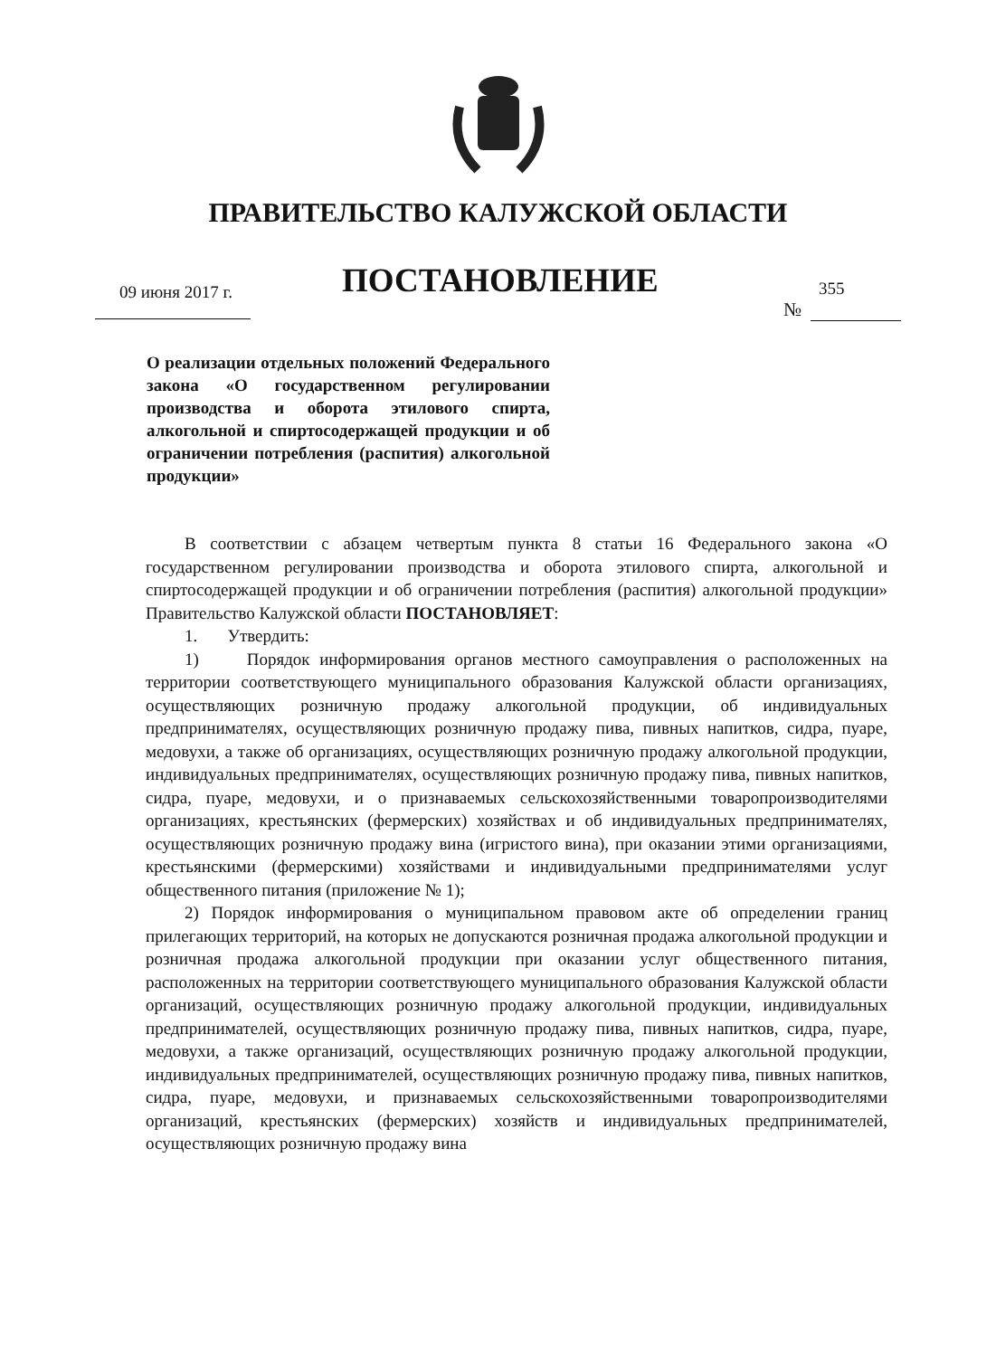ПРАВИТЕЛЬСТВО КАЛУЖСКОЙ ОБЛАСТИ
09 июня 2017 г. ПОСТАНОВЛЕНИЕ 355
№
О реализации отдельных положений Федерального закона «О государственном регулировании производства и оборота этилового спирта, алкогольной и спиртосодержащей продукции и об ограничении потребления (распития) алкогольной продукции»
В соответствии с абзацем четвертым пункта 8 статьи 16 Федерального закона «О государственном регулировании производства и оборота этилового спирта, алкогольной и спиртосодержащей продукции и об ограничении потребления (распития) алкогольной продукции» Правительство Калужской области ПОСТАНОВЛЯЕТ:
1. Утвердить:
1) Порядок информирования органов местного самоуправления о расположенных на территории соответствующего муниципального образования Калужской области организациях, осуществляющих розничную продажу алкогольной продукции, об индивидуальных предпринимателях, осуществляющих розничную продажу пива, пивных напитков, сидра, пуаре, медовухи, а также об организациях, осуществляющих розничную продажу алкогольной продукции, индивидуальных предпринимателях, осуществляющих розничную продажу пива, пивных напитков, сидра, пуаре, медовухи, и о признаваемых сельскохозяйственными товаропроизводителями организациях, крестьянских (фермерских) хозяйствах и об индивидуальных предпринимателях, осуществляющих розничную продажу вина (игристого вина), при оказании этими организациями, крестьянскими (фермерскими) хозяйствами и индивидуальными предпринимателями услуг общественного питания (приложение № 1);
2) Порядок информирования о муниципальном правовом акте об определении границ прилегающих территорий, на которых не допускаются розничная продажа алкогольной продукции и розничная продажа алкогольной продукции при оказании услуг общественного питания, расположенных на территории соответствующего муниципального образования Калужской области организаций, осуществляющих розничную продажу алкогольной продукции, индивидуальных предпринимателей, осуществляющих розничную продажу пива, пивных напитков, сидра, пуаре, медовухи, а также организаций, осуществляющих розничную продажу алкогольной продукции, индивидуальных предпринимателей, осуществляющих розничную продажу пива, пивных напитков, сидра, пуаре, медовухи, и признаваемых сельскохозяйственными товаропроизводителями организаций, крестьянских (фермерских) хозяйств и индивидуальных предпринимателей, осуществляющих розничную продажу вина